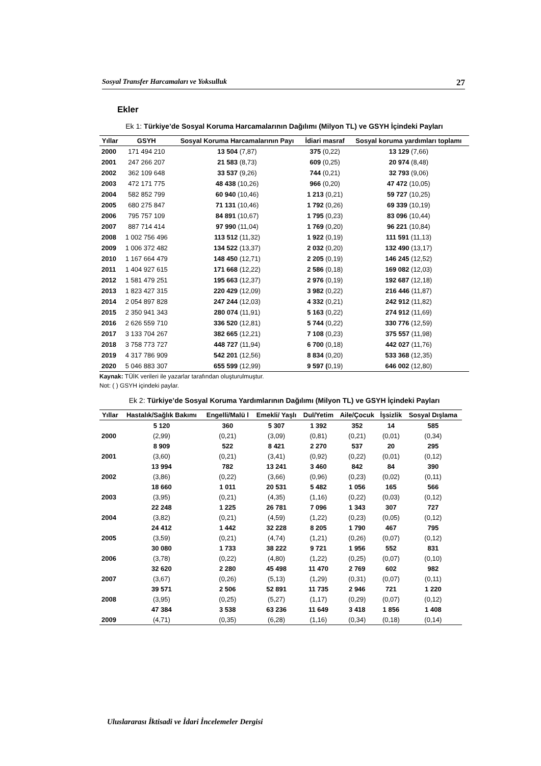Sosyal Transfer Harcamaları ve Yoksulluk 27
Ekler
Ek 1: Türkiye’de Sosyal Koruma Harcamalarının Dağılımı (Milyon TL) ve GSYH İçindeki Payları
| Yıllar | GSYH | Sosyal Koruma Harcamalarının Payı | İdiari masraf | Sosyal koruma yardımları toplamı |
| --- | --- | --- | --- | --- |
| 2000 | 171 494 210 | 13 504 (7,87) | 375 (0,22) | 13 129 (7,66) |
| 2001 | 247 266 207 | 21 583 (8,73) | 609 (0,25) | 20 974 (8,48) |
| 2002 | 362 109 648 | 33 537 (9,26) | 744 (0,21) | 32 793 (9,06) |
| 2003 | 472 171 775 | 48 438 (10,26) | 966 (0,20) | 47 472 (10,05) |
| 2004 | 582 852 799 | 60 940 (10,46) | 1 213 (0,21) | 59 727 (10,25) |
| 2005 | 680 275 847 | 71 131 (10,46) | 1 792 (0,26) | 69 339 (10,19) |
| 2006 | 795 757 109 | 84 891 (10,67) | 1 795 (0,23) | 83 096 (10,44) |
| 2007 | 887 714 414 | 97 990 (11,04) | 1 769 (0,20) | 96 221 (10,84) |
| 2008 | 1 002 756 496 | 113 512 (11,32) | 1 922 (0,19) | 111 591 (11,13) |
| 2009 | 1 006 372 482 | 134 522 (13,37) | 2 032 (0,20) | 132 490 (13,17) |
| 2010 | 1 167 664 479 | 148 450 (12,71) | 2 205 (0,19) | 146 245 (12,52) |
| 2011 | 1 404 927 615 | 171 668 (12,22) | 2 586 (0,18) | 169 082 (12,03) |
| 2012 | 1 581 479 251 | 195 663 (12,37) | 2 976 (0,19) | 192 687 (12,18) |
| 2013 | 1 823 427 315 | 220 429 (12,09) | 3 982 (0,22) | 216 446 (11,87) |
| 2014 | 2 054 897 828 | 247 244 (12,03) | 4 332 (0,21) | 242 912 (11,82) |
| 2015 | 2 350 941 343 | 280 074 (11,91) | 5 163 (0,22) | 274 912 (11,69) |
| 2016 | 2 626 559 710 | 336 520 (12,81) | 5 744 (0,22) | 330 776 (12,59) |
| 2017 | 3 133 704 267 | 382 665 (12,21) | 7 108 (0,23) | 375 557 (11,98) |
| 2018 | 3 758 773 727 | 448 727 (11,94) | 6 700 (0,18) | 442 027 (11,76) |
| 2019 | 4 317 786 909 | 542 201 (12,56) | 8 834 (0,20) | 533 368 (12,35) |
| 2020 | 5 046 883 307 | 655 599 (12,99) | 9 597 ( 0,19) | 646 002 (12,80) |
Kaynak: TÜİK verileri ile yazarlar tarafından oluşturulmuştur.
Not: ( ) GSYH içindeki paylar.
Ek 2: Türkiye’de Sosyal Koruma Yardımlarının Dağılımı (Milyon TL) ve GSYH İçindeki Payları
| Yıllar | Hastalık/Sağlık Bakımı | Engelli/Malü l | Emekli/ Yaşlı | Dul/Yetim | Aile/Çocuk | İşsizlik | Sosyal Dışlama |
| --- | --- | --- | --- | --- | --- | --- | --- |
| | 5 120 | 360 | 5 307 | 1 392 | 352 | 14 | 585 |
| 2000 | (2,99) | (0,21) | (3,09) | (0,81) | (0,21) | (0,01) | (0,34) |
| | 8 909 | 522 | 8 421 | 2 270 | 537 | 20 | 295 |
| 2001 | (3,60) | (0,21) | (3,41) | (0,92) | (0,22) | (0,01) | (0,12) |
| | 13 994 | 782 | 13 241 | 3 460 | 842 | 84 | 390 |
| 2002 | (3,86) | (0,22) | (3,66) | (0,96) | (0,23) | (0,02) | (0,11) |
| | 18 660 | 1 011 | 20 531 | 5 482 | 1 056 | 165 | 566 |
| 2003 | (3,95) | (0,21) | (4,35) | (1,16) | (0,22) | (0,03) | (0,12) |
| | 22 248 | 1 225 | 26 781 | 7 096 | 1 343 | 307 | 727 |
| 2004 | (3,82) | (0,21) | (4,59) | (1,22) | (0,23) | (0,05) | (0,12) |
| | 24 412 | 1 442 | 32 228 | 8 205 | 1 790 | 467 | 795 |
| 2005 | (3,59) | (0,21) | (4,74) | (1,21) | (0,26) | (0,07) | (0,12) |
| | 30 080 | 1 733 | 38 222 | 9 721 | 1 956 | 552 | 831 |
| 2006 | (3,78) | (0,22) | (4,80) | (1,22) | (0,25) | (0,07) | (0,10) |
| | 32 620 | 2 280 | 45 498 | 11 470 | 2 769 | 602 | 982 |
| 2007 | (3,67) | (0,26) | (5,13) | (1,29) | (0,31) | (0,07) | (0,11) |
| | 39 571 | 2 506 | 52 891 | 11 735 | 2 946 | 721 | 1 220 |
| 2008 | (3,95) | (0,25) | (5,27) | (1,17) | (0,29) | (0,07) | (0,12) |
| | 47 384 | 3 538 | 63 236 | 11 649 | 3 418 | 1 856 | 1 408 |
| 2009 | (4,71) | (0,35) | (6,28) | (1,16) | (0,34) | (0,18) | (0,14) |
Uluslararası İktisadi ve İdari İncelemeler Dergisi